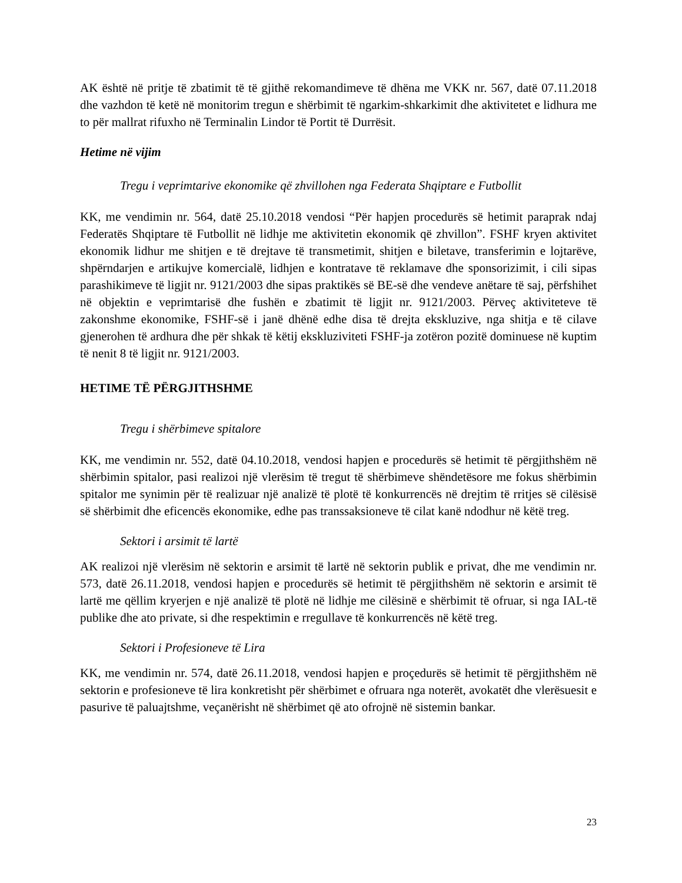AK është në pritje të zbatimit të të gjithë rekomandimeve të dhëna me VKK nr. 567, datë 07.11.2018 dhe vazhdon të ketë në monitorim tregun e shërbimit të ngarkim-shkarkimit dhe aktivitetet e lidhura me to për mallrat rifuxho në Terminalin Lindor të Portit të Durrësit.
Hetime në vijim
Tregu i veprimtarive ekonomike që zhvillohen nga Federata Shqiptare e Futbollit
KK, me vendimin nr. 564, datë 25.10.2018 vendosi “Për hapjen procedurës së hetimit paraprak ndaj Federatës Shqiptare të Futbollit në lidhje me aktivitetin ekonomik që zhvillon”. FSHF kryen aktivitet ekonomik lidhur me shitjen e të drejtave të transmetimit, shitjen e biletave, transferimin e lojtarëve, shpërndarjen e artikujve komercialë, lidhjen e kontratave të reklamave dhe sponsorizimit, i cili sipas parashikimeve të ligjit nr. 9121/2003 dhe sipas praktikës së BE-së dhe vendeve anëtare të saj, përfshihet në objektin e veprimtarisë dhe fushën e zbatimit të ligjit nr. 9121/2003. Përveç aktiviteteve të zakonshme ekonomike, FSHF-së i janë dhënë edhe disa të drejta ekskluzive, nga shitja e të cilave gjenerohen të ardhura dhe për shkak të këtij ekskluziviteti FSHF-ja zotëron pozitë dominuese në kuptim të nenit 8 të ligjit nr. 9121/2003.
HETIME TË PËRGJITHSHME
Tregu i shërbimeve spitalore
KK, me vendimin nr. 552, datë 04.10.2018, vendosi hapjen e procedurës së hetimit të përgjithshëm në shërbimin spitalor, pasi realizoi një vlerësim të tregut të shërbimeve shëndetësore me fokus shërbimin spitalor me synimin për të realizuar një analizë të plotë të konkurrencës në drejtim të rritjes së cilësisë së shërbimit dhe eficencës ekonomike, edhe pas transsaksioneve të cilat kanë ndodhur në këtë treg.
Sektori i arsimit të lartë
AK realizoi një vlerësim në sektorin e arsimit të lartë në sektorin publik e privat, dhe me vendimin nr. 573, datë 26.11.2018, vendosi hapjen e procedurës së hetimit të përgjithshëm në sektorin e arsimit të lartë me qëllim kryerjen e një analizë të plotë në lidhje me cilësinë e shërbimit të ofruar, si nga IAL-të publike dhe ato private, si dhe respektimin e rregullave të konkurrencës në këtë treg.
Sektori i Profesioneve të Lira
KK, me vendimin nr. 574, datë 26.11.2018, vendosi hapjen e proçedurës së hetimit të përgjithshëm në sektorin e profesioneve të lira konkretisht për shërbimet e ofruara nga noterët, avokatët dhe vlerësuesit e pasurive të paluajtshme, veçanërisht në shërbimet që ato ofrojnë në sistemin bankar.
23